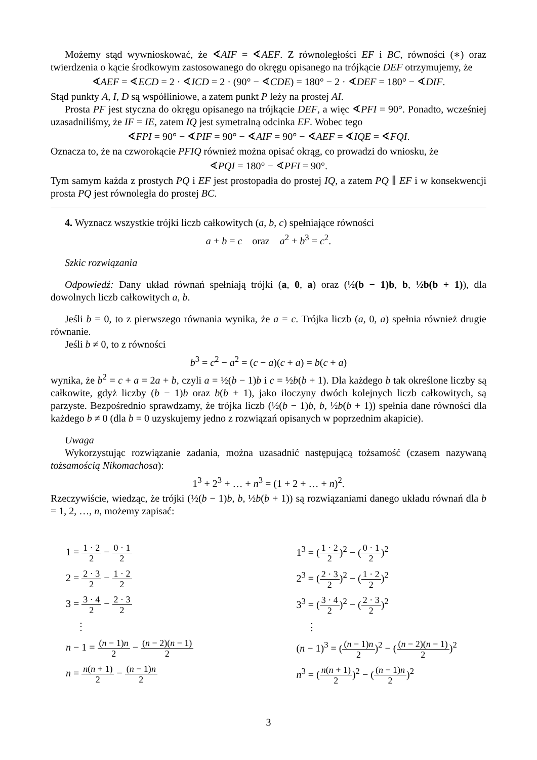Możemy stąd wywnioskować, że ∢AIF = ∢AEF. Z równoległości EF i BC, równości (∗) oraz twierdzenia o kącie środkowym zastosowanego do okręgu opisanego na trójkącie DEF otrzymujemy, że
∢AEF = ∢ECD = 2 · ∢ICD = 2 · (90° − ∢CDE) = 180° − 2 · ∢DEF = 180° − ∢DIF.
Stąd punkty A, I, D są współliniowe, a zatem punkt P leży na prostej AI.
Prosta PF jest styczna do okręgu opisanego na trójkącie DEF, a więc ∢PFI = 90°. Ponadto, wcześniej uzasadniliśmy, że IF = IE, zatem IQ jest symetralną odcinka EF. Wobec tego
∢FPI = 90° − ∢PIF = 90° − ∢AIF = 90° − ∢AEF = ∢IQE = ∢FQI.
Oznacza to, że na czworokącie PFIQ również można opisać okrąg, co prowadzi do wniosku, że
∢PQI = 180° − ∢PFI = 90°.
Tym samym każda z prostych PQ i EF jest prostopadła do prostej IQ, a zatem PQ ∥ EF i w konsekwencji prosta PQ jest równoległa do prostej BC.
4. Wyznacz wszystkie trójki liczb całkowitych (a, b, c) spełniające równości
a + b = c oraz a<sup>2</sup> + b<sup>3</sup> = c<sup>2</sup>.
Szkic rozwiązania
Odpowiedź: Dany układ równań spełniają trójki (a, 0, a) oraz (½(b − 1)b, b, ½b(b + 1)), dla dowolnych liczb całkowitych a, b.
Jeśli b = 0, to z pierwszego równania wynika, że a = c. Trójka liczb (a, 0, a) spełnia również drugie równanie.
Jeśli b ≠ 0, to z równości
b<sup>3</sup> = c<sup>2</sup> − a<sup>2</sup> = (c − a)(c + a) = b(c + a)
wynika, że b<sup>2</sup> = c + a = 2a + b, czyli a = ½(b − 1)b i c = ½b(b + 1). Dla każdego b tak określone liczby są całkowite, gdyż liczby (b − 1)b oraz b(b + 1), jako iloczyny dwóch kolejnych liczb całkowitych, są parzyste. Bezpośrednio sprawdzamy, że trójka liczb (½(b − 1)b, b, ½b(b + 1)) spełnia dane równości dla każdego b ≠ 0 (dla b = 0 uzyskujemy jedno z rozwiązań opisanych w poprzednim akapicie).
Uwaga
Wykorzystując rozwiązanie zadania, można uzasadnić następującą tożsamość (czasem nazywaną tożsamością Nikomachosa):
1<sup>3</sup> + 2<sup>3</sup> + … + n<sup>3</sup> = (1 + 2 + … + n)<sup>2</sup>.
Rzeczywiście, wiedząc, że trójki (½(b − 1)b, b, ½b(b + 1)) są rozwiązaniami danego układu równań dla b = 1, 2, …, n, możemy zapisać:
1 = 1 · 2 2 − 0 · 1 2
2 = 2 · 3 2 − 1 · 2 2
3 = 3 · 4 2 − 2 · 3 2
⋮
n − 1 = (n − 1)n 2 − (n − 2)(n − 1) 2
n = n(n + 1) 2 − (n − 1)n 2
1<sup>3</sup> = (1 · 2 2)<sup>2</sup> − (0 · 1 2)<sup>2</sup>
2<sup>3</sup> = (2 · 3 2)<sup>2</sup> − (1 · 2 2)<sup>2</sup>
3<sup>3</sup> = (3 · 4 2)<sup>2</sup> − (2 · 3 2)<sup>2</sup>
⋮
(n − 1)<sup>3</sup> = ((n − 1)n 2)<sup>2</sup> − ((n − 2)(n − 1) 2)<sup>2</sup>
n<sup>3</sup> = (n(n + 1) 2)<sup>2</sup> − ((n − 1)n 2)<sup>2</sup>
3